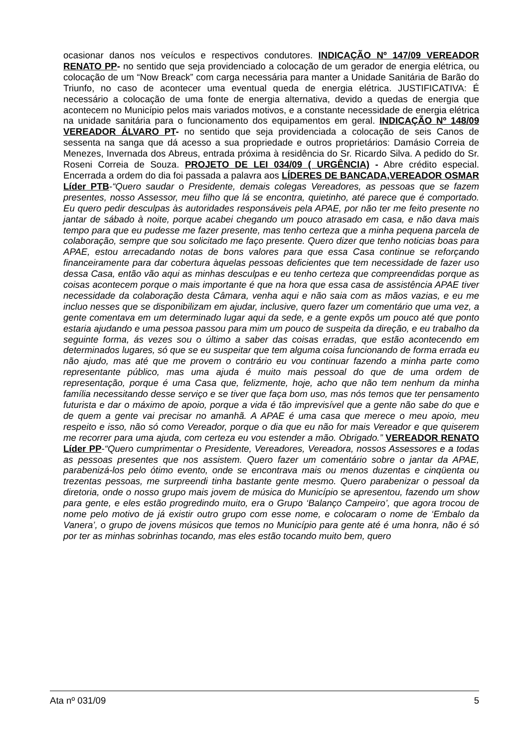ocasionar danos nos veículos e respectivos condutores. INDICAÇÃO Nº 147/09 VEREADOR RENATO PP- no sentido que seja providenciado a colocação de um gerador de energia elétrica, ou colocação de um “Now Breack” com carga necessária para manter a Unidade Sanitária de Barão do Triunfo, no caso de acontecer uma eventual queda de energia elétrica. JUSTIFICATIVA: É necessário a colocação de uma fonte de energia alternativa, devido a quedas de energia que acontecem no Município pelos mais variados motivos, e a constante necessidade de energia elétrica na unidade sanitária para o funcionamento dos equipamentos em geral. INDICAÇÃO Nº 148/09 VEREADOR ÁLVARO PT- no sentido que seja providenciada a colocação de seis Canos de sessenta na sanga que dá acesso a sua propriedade e outros proprietários: Damásio Correia de Menezes, Invernada dos Abreus, entrada próxima à residência do Sr. Ricardo Silva. A pedido do Sr. Roseni Correia de Souza. PROJETO DE LEI 034/09 ( URGÊNCIA) - Abre crédito especial. Encerrada a ordem do dia foi passada a palavra aos LÍDERES DE BANCADA,VEREADOR OSMAR Líder PTB-“Quero saudar o Presidente, demais colegas Vereadores, as pessoas que se fazem presentes, nosso Assessor, meu filho que lá se encontra, quietinho, até parece que é comportado. Eu quero pedir desculpas às autoridades responsáveis pela APAE, por não ter me feito presente no jantar de sábado à noite, porque acabei chegando um pouco atrasado em casa, e não dava mais tempo para que eu pudesse me fazer presente, mas tenho certeza que a minha pequena parcela de colaboração, sempre que sou solicitado me faço presente. Quero dizer que tenho noticias boas para APAE, estou arrecadando notas de bons valores para que essa Casa continue se reforçando financeiramente para dar cobertura àquelas pessoas deficientes que tem necessidade de fazer uso dessa Casa, então vão aqui as minhas desculpas e eu tenho certeza que compreendidas porque as coisas acontecem porque o mais importante é que na hora que essa casa de assistência APAE tiver necessidade da colaboração desta Câmara, venha aqui e não saia com as mãos vazias, e eu me incluo nesses que se disponibilizam em ajudar, inclusive, quero fazer um comentário que uma vez, a gente comentava em um determinado lugar aqui da sede, e a gente expôs um pouco até que ponto estaria ajudando e uma pessoa passou para mim um pouco de suspeita da direção, e eu trabalho da seguinte forma, ás vezes sou o último a saber das coisas erradas, que estão acontecendo em determinados lugares, só que se eu suspeitar que tem alguma coisa funcionando de forma errada eu não ajudo, mas até que me provem o contrário eu vou continuar fazendo a minha parte como representante público, mas uma ajuda é muito mais pessoal do que de uma ordem de representação, porque é uma Casa que, felizmente, hoje, acho que não tem nenhum da minha família necessitando desse serviço e se tiver que faça bom uso, mas nós temos que ter pensamento futurista e dar o máximo de apoio, porque a vida é tão imprevisível que a gente não sabe do que e de quem a gente vai precisar no amanhã. A APAE é uma casa que merece o meu apoio, meu respeito e isso, não só como Vereador, porque o dia que eu não for mais Vereador e que quiserem me recorrer para uma ajuda, com certeza eu vou estender a mão. Obrigado.” VEREADOR RENATO Líder PP-“Quero cumprimentar o Presidente, Vereadores, Vereadora, nossos Assessores e a todas as pessoas presentes que nos assistem. Quero fazer um comentário sobre o jantar da APAE, parabenizá-los pelo ótimo evento, onde se encontrava mais ou menos duzentas e cinqüenta ou trezentas pessoas, me surpreendi tinha bastante gente mesmo. Quero parabenizar o pessoal da diretoria, onde o nosso grupo mais jovem de música do Município se apresentou, fazendo um show para gente, e eles estão progredindo muito, era o Grupo ‘Balanço Campeiro’, que agora trocou de nome pelo motivo de já existir outro grupo com esse nome, e colocaram o nome de ‘Embalo da Vanera’, o grupo de jovens músicos que temos no Município para gente até é uma honra, não é só por ter as minhas sobrinhas tocando, mas eles estão tocando muito bem, quero
Ata nº 031/09 5